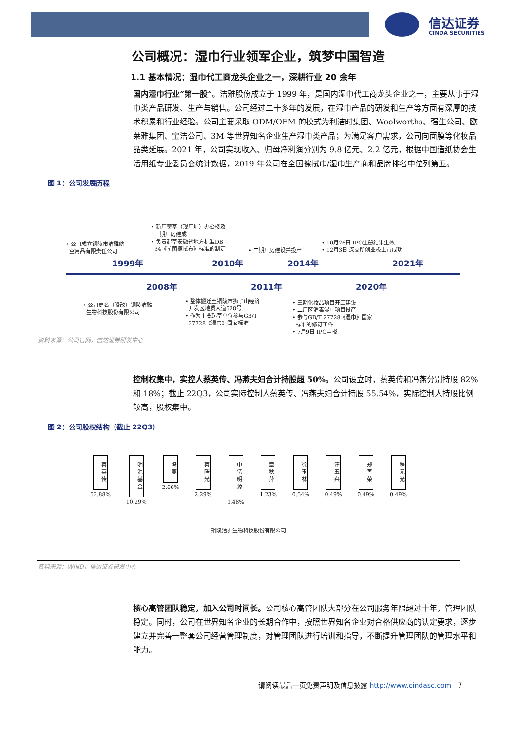信达证券
CINDA SECURITIES
公司概况：湿巾行业领军企业，筑梦中国智造
1.1 基本情况：湿巾代工商龙头企业之一，深耕行业 20 余年
国内湿巾行业“第一股”。洁雅股份成立于 1999 年，是国内湿巾代工商龙头企业之一，主要从事于湿巾类产品研发、生产与销售。公司经过二十多年的发展，在湿巾产品的研发和生产等方面有深厚的技术积累和行业经验。公司主要采取 ODM/OEM 的模式为利洁时集团、Woolworths、强生公司、欧莱雅集团、宝洁公司、3M 等世界知名企业生产湿巾类产品；为满足客户需求，公司向面膜等化妆品品类延展。2021 年，公司实现收入、归母净利润分别为 9.8 亿元、2.2 亿元，根据中国造纸协会生活用纸专业委员会统计数据，2019 年公司在全国擦拭巾/湿巾生产商和品牌排名中位列第五。
图 1：公司发展历程
• 公司成立铜陵市洁雅航
空用品有限责任公司
1999年
• 新厂奠基（现厂址）办公楼及
一期厂房建成
• 负责起草安徽省地方标准DB
34《抗菌擦拭布》标准的制定
2010年
• 二期厂房建设并投产
2014年
• 10月26日 IPO注册结果生效
• 12月3日 深交所创业板上市成功
2021年
2008年
• 公司更名（股改）铜陵洁雅
生物科技股份有限公司
2011年
• 整体搬迁至铜陵市狮子山经济
开发区地质大道528号
• 作为主要起草单位参与GB/T
27728《湿巾》国家标准
2020年
• 三期化妆品项目开工建设
• 二厂区消毒湿巾项目投产
• 参与GB/T 27728《湿巾》国家
标准的修订工作
• 7月9日 IPO申报
资料来源：公司官网，信达证券研发中心
控制权集中，实控人蔡英传、冯燕夫妇合计持股超 50%。公司设立时，蔡英传和冯燕分别持股 82%和 18%；截止 22Q3，公司实际控制人蔡英传、冯燕夫妇合计持股 55.54%，实际控制人持股比例较高，股权集中。
图 2：公司股权结构（截止 22Q3）
蔡英传
52.88%
明源基金
10.29%
冯燕
2.66%
蔡曙光
2.29%
中亿明源
1.48%
章秋萍
1.23%
徐玉林
0.54%
汪五兴
0.49%
郑善荣
0.49%
程元光
0.49%
铜陵洁雅生物科技股份有限公司
资料来源：WIND，信达证券研发中心
核心高管团队稳定，加入公司时间长。公司核心高管团队大部分在公司服务年限超过十年，管理团队稳定。同时，公司在世界知名企业的长期合作中，按照世界知名企业对合格供应商的认定要求，逐步建立并完善一整套公司经营管理制度，对管理团队进行培训和指导，不断提升管理团队的管理水平和能力。
请阅读最后一页免责声明及信息披露 http://www.cindasc.com 7